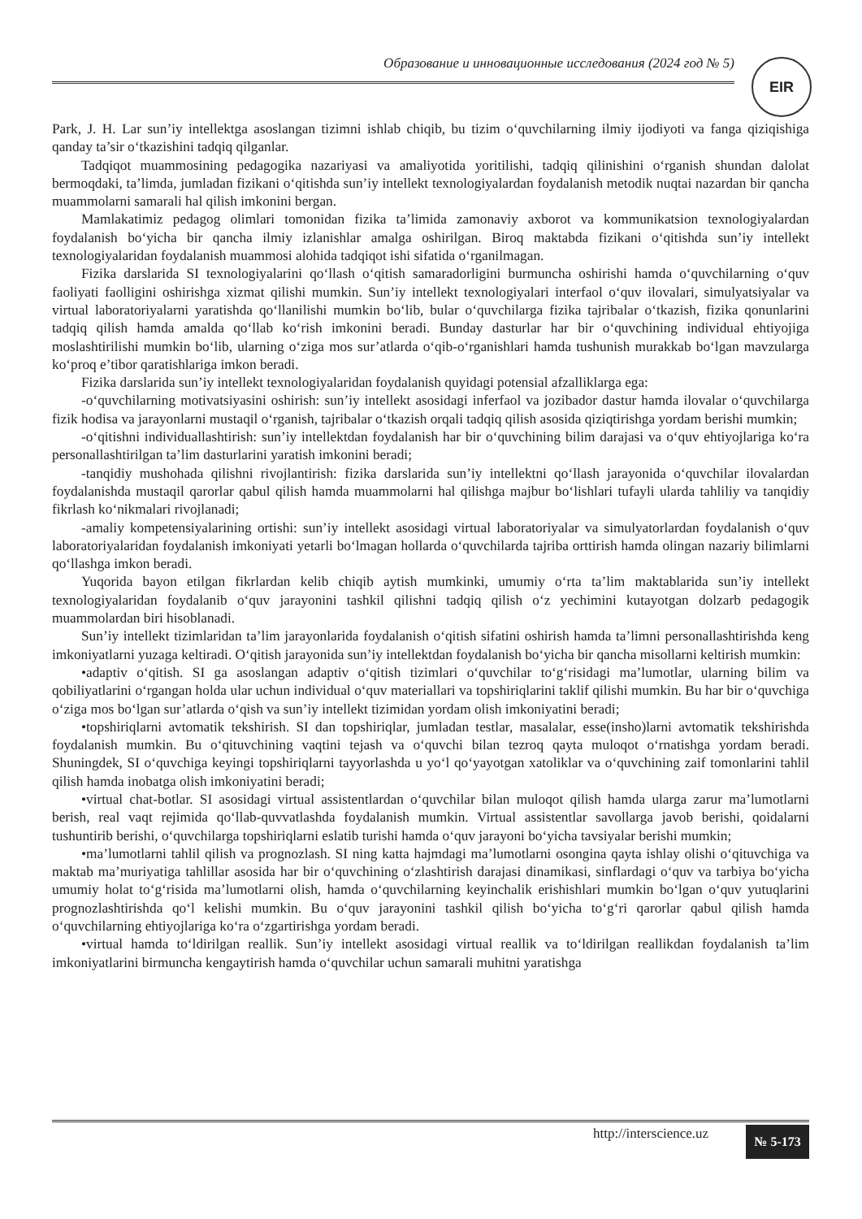Образование и инновационные исследования (2024 год № 5) EIR
Park, J. H. Lar sun’iy intellektga asoslangan tizimni ishlab chiqib, bu tizim o‘quvchilarning ilmiy ijodiyoti va fanga qiziqishiga qanday ta’sir o‘tkazishini tadqiq qilganlar.
Tadqiqot muammosining pedagogika nazariyasi va amaliyotida yoritilishi, tadqiq qilinishini o‘rganish shundan dalolat bermoqdaki, ta’limda, jumladan fizikani o‘qitishda sun’iy intellekt texnologiyalardan foydalanish metodik nuqtai nazardan bir qancha muammolarni samarali hal qilish imkonini bergan.
Mamlakatimiz pedagog olimlari tomonidan fizika ta’limida zamonaviy axborot va kommunikatsion texnologiyalardan foydalanish bo‘yicha bir qancha ilmiy izlanishlar amalga oshirilgan. Biroq maktabda fizikani o‘qitishda sun’iy intellekt texnologiyalaridan foydalanish muammosi alohida tadqiqot ishi sifatida o‘rganilmagan.
Fizika darslarida SI texnologiyalarini qo‘llash o‘qitish samaradorligini burmuncha oshirishi hamda o‘quvchilarning o‘quv faoliyati faolligini oshirishga xizmat qilishi mumkin. Sun’iy intellekt texnologiyalari interfaol o‘quv ilovalari, simulyatsiyalar va virtual laboratoriyalarni yaratishda qo‘llanilishi mumkin bo‘lib, bular o‘quvchilarga fizika tajribalar o‘tkazish, fizika qonunlarini tadqiq qilish hamda amalda qo‘llab ko‘rish imkonini beradi. Bunday dasturlar har bir o‘quvchining individual ehtiyojiga moslashtirilishi mumkin bo‘lib, ularning o‘ziga mos sur’atlarda o‘qib-o‘rganishlari hamda tushunish murakkab bo‘lgan mavzularga ko‘proq e’tibor qaratishlariga imkon beradi.
Fizika darslarida sun’iy intellekt texnologiyalaridan foydalanish quyidagi potensial afzalliklarga ega:
-o‘quvchilarning motivatsiyasini oshirish: sun’iy intellekt asosidagi inferfaol va jozibador dastur hamda ilovalar o‘quvchilarga fizik hodisa va jarayonlarni mustaqil o‘rganish, tajribalar o‘tkazish orqali tadqiq qilish asosida qiziqtirishga yordam berishi mumkin;
-o‘qitishni individuallashtirish: sun’iy intellektdan foydalanish har bir o‘quvchining bilim darajasi va o‘quv ehtiyojlariga ko‘ra personallashtirilgan ta’lim dasturlarini yaratish imkonini beradi;
-tanqidiy mushohada qilishni rivojlantirish: fizika darslarida sun’iy intellektni qo‘llash jarayonida o‘quvchilar ilovalardan foydalanishda mustaqil qarorlar qabul qilish hamda muammolarni hal qilishga majbur bo‘lishlari tufayli ularda tahliliy va tanqidiy fikrlash ko‘nikmalari rivojlanadi;
-amaliy kompetensiyalarining ortishi: sun’iy intellekt asosidagi virtual laboratoriyalar va simulyatorlardan foydalanish o‘quv laboratoriyalaridan foydalanish imkoniyati yetarli bo‘lmagan hollarda o‘quvchilarda tajriba orttirish hamda olingan nazariy bilimlarni qo‘llashga imkon beradi.
Yuqorida bayon etilgan fikrlardan kelib chiqib aytish mumkinki, umumiy o‘rta ta’lim maktablarida sun’iy intellekt texnologiyalaridan foydalanib o‘quv jarayonini tashkil qilishni tadqiq qilish o‘z yechimini kutayotgan dolzarb pedagogik muammolardan biri hisoblanadi.
Sun’iy intellekt tizimlaridan ta’lim jarayonlarida foydalanish o‘qitish sifatini oshirish hamda ta’limni personallashtirishda keng imkoniyatlarni yuzaga keltiradi. O‘qitish jarayonida sun’iy intellektdan foydalanish bo‘yicha bir qancha misollarni keltirish mumkin:
•adaptiv o‘qitish. SI ga asoslangan adaptiv o‘qitish tizimlari o‘quvchilar to‘g‘risidagi ma’lumotlar, ularning bilim va qobiliyatlarini o‘rgangan holda ular uchun individual o‘quv materiallari va topshiriqlarini taklif qilishi mumkin. Bu har bir o‘quvchiga o‘ziga mos bo‘lgan sur’atlarda o‘qish va sun’iy intellekt tizimidan yordam olish imkoniyatini beradi;
•topshiriqlarni avtomatik tekshirish. SI dan topshiriqlar, jumladan testlar, masalalar, esse(insho)larni avtomatik tekshirishda foydalanish mumkin. Bu o‘qituvchining vaqtini tejash va o‘quvchi bilan tezroq qayta muloqot o‘rnatishga yordam beradi. Shuningdek, SI o‘quvchiga keyingi topshiriqlarni tayyorlashda u yo‘l qo‘yayotgan xatoliklar va o‘quvchining zaif tomonlarini tahlil qilish hamda inobatga olish imkoniyatini beradi;
•virtual chat-botlar. SI asosidagi virtual assistentlardan o‘quvchilar bilan muloqot qilish hamda ularga zarur ma’lumotlarni berish, real vaqt rejimida qo‘llab-quvvatlashda foydalanish mumkin. Virtual assistentlar savollarga javob berishi, qoidalarni tushuntirib berishi, o‘quvchilarga topshiriqlarni eslatib turishi hamda o‘quv jarayoni bo‘yicha tavsiyalar berishi mumkin;
•ma’lumotlarni tahlil qilish va prognozlash. SI ning katta hajmdagi ma’lumotlarni osongina qayta ishlay olishi o‘qituvchiga va maktab ma’muriyatiga tahlillar asosida har bir o‘quvchining o‘zlashtirish darajasi dinamikasi, sinflardagi o‘quv va tarbiya bo‘yicha umumiy holat to‘g‘risida ma’lumotlarni olish, hamda o‘quvchilarning keyinchalik erishishlari mumkin bo‘lgan o‘quv yutuqlarini prognozlashtirishda qo‘l kelishi mumkin. Bu o‘quv jarayonini tashkil qilish bo‘yicha to‘g‘ri qarorlar qabul qilish hamda o‘quvchilarning ehtiyojlariga ko‘ra o‘zgartirishga yordam beradi.
•virtual hamda to‘ldirilgan reallik. Sun’iy intellekt asosidagi virtual reallik va to‘ldirilgan reallikdan foydalanish ta’lim imkoniyatlarini birmuncha kengaytirish hamda o‘quvchilar uchun samarali muhitni yaratishga
http://interscience.uz № 5-173